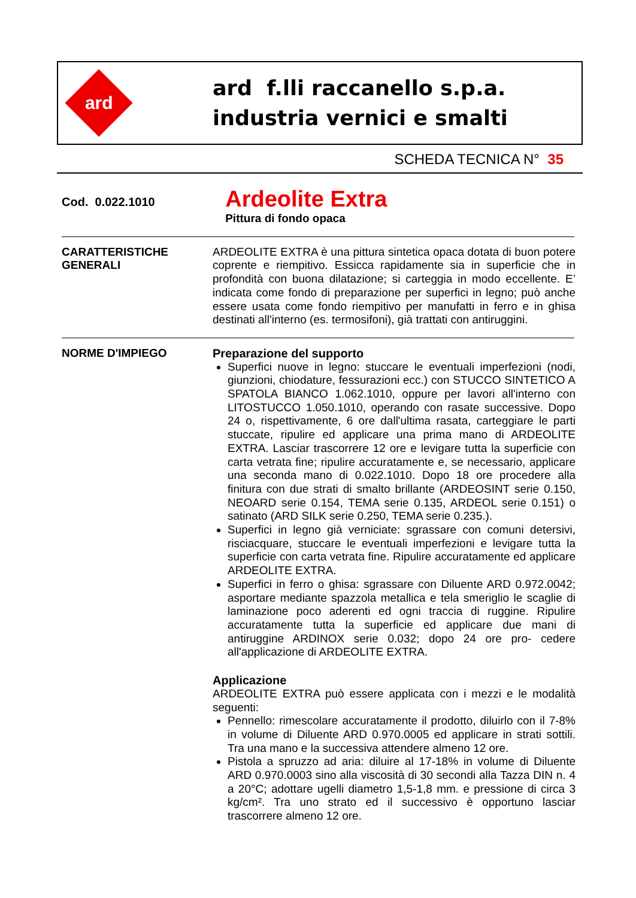ard
ard f.lli raccanello s.p.a.
industria vernici e smalti
SCHEDA TECNICA N° 35
Cod. 0.022.1010
Ardeolite Extra
Pittura di fondo opaca
CARATTERISTICHE
GENERALI
ARDEOLITE EXTRA è una pittura sintetica opaca dotata di buon potere coprente e riempitivo. Essicca rapidamente sia in superficie che in profondità con buona dilatazione; si carteggia in modo eccellente. E’ indicata come fondo di preparazione per superfici in legno; può anche essere usata come fondo riempitivo per manufatti in ferro e in ghisa destinati all'interno (es. termosifoni), già trattati con antiruggini.
NORME D'IMPIEGO
Preparazione del supporto
Superfici nuove in legno: stuccare le eventuali imperfezioni (nodi, giunzioni, chiodature, fessurazioni ecc.) con STUCCO SINTETICO A SPATOLA BIANCO 1.062.1010, oppure per lavori all'interno con LITOSTUCCO 1.050.1010, operando con rasate successive. Dopo 24 o, rispettivamente, 6 ore dall'ultima rasata, carteggiare le parti stuccate, ripulire ed applicare una prima mano di ARDEOLITE EXTRA. Lasciar trascorrere 12 ore e levigare tutta la superficie con carta vetrata fine; ripulire accuratamente e, se necessario, applicare una seconda mano di 0.022.1010. Dopo 18 ore procedere alla finitura con due strati di smalto brillante (ARDEOSINT serie 0.150, NEOARD serie 0.154, TEMA serie 0.135, ARDEOL serie 0.151) o satinato (ARD SILK serie 0.250, TEMA serie 0.235.).
Superfici in legno già verniciate: sgrassare con comuni detersivi, risciacquare, stuccare le eventuali imperfezioni e levigare tutta la superficie con carta vetrata fine. Ripulire accuratamente ed applicare ARDEOLITE EXTRA.
Superfici in ferro o ghisa: sgrassare con Diluente ARD 0.972.0042; asportare mediante spazzola metallica e tela smeriglio le scaglie di laminazione poco aderenti ed ogni traccia di ruggine. Ripulire accuratamente tutta la superficie ed applicare due mani di antiruggine ARDINOX serie 0.032; dopo 24 ore pro- cedere all'applicazione di ARDEOLITE EXTRA.
Applicazione
ARDEOLITE EXTRA può essere applicata con i mezzi e le modalità seguenti:
Pennello: rimescolare accuratamente il prodotto, diluirlo con il 7-8% in volume di Diluente ARD 0.970.0005 ed applicare in strati sottili. Tra una mano e la successiva attendere almeno 12 ore.
Pistola a spruzzo ad aria: diluire al 17-18% in volume di Diluente ARD 0.970.0003 sino alla viscosità di 30 secondi alla Tazza DIN n. 4 a 20°C; adottare ugelli diametro 1,5-1,8 mm. e pressione di circa 3 kg/cm². Tra uno strato ed il successivo è opportuno lasciar trascorrere almeno 12 ore.